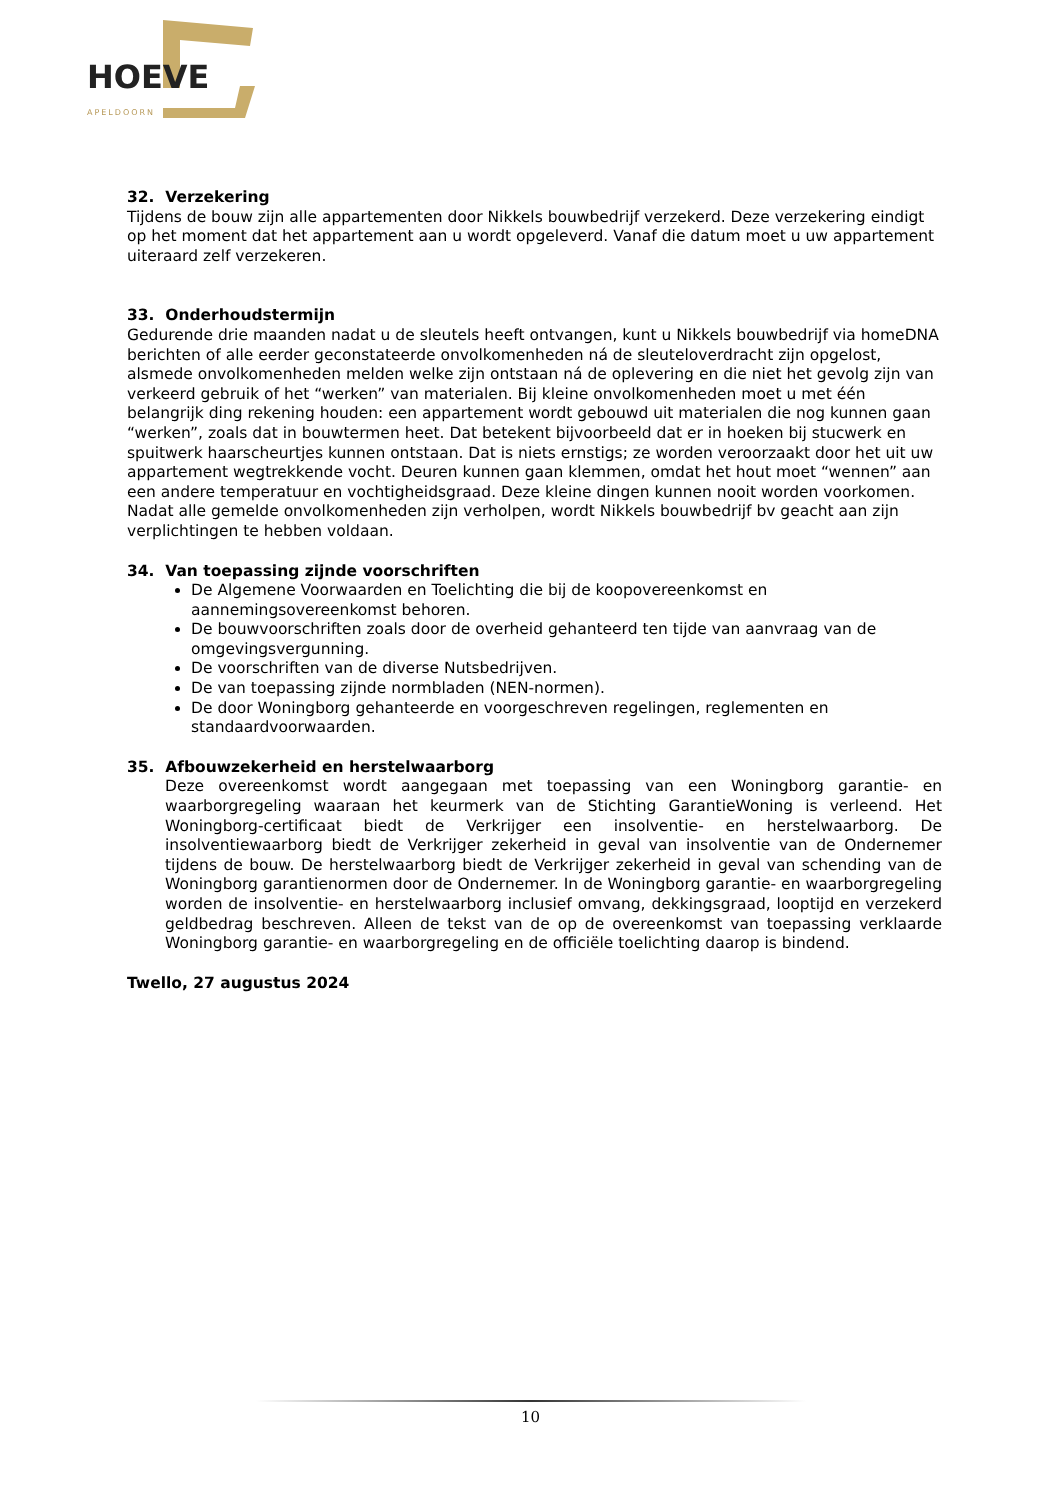HOEVE
APELDOORN
32. Verzekering
Tijdens de bouw zijn alle appartementen door Nikkels bouwbedrijf verzekerd. Deze verzekering eindigt op het moment dat het appartement aan u wordt opgeleverd. Vanaf die datum moet u uw appartement uiteraard zelf verzekeren.
33. Onderhoudstermijn
Gedurende drie maanden nadat u de sleutels heeft ontvangen, kunt u Nikkels bouwbedrijf via homeDNA berichten of alle eerder geconstateerde onvolkomenheden ná de sleuteloverdracht zijn opgelost, alsmede onvolkomenheden melden welke zijn ontstaan ná de oplevering en die niet het gevolg zijn van verkeerd gebruik of het “werken” van materialen. Bij kleine onvolkomenheden moet u met één belangrijk ding rekening houden: een appartement wordt gebouwd uit materialen die nog kunnen gaan “werken”, zoals dat in bouwtermen heet. Dat betekent bijvoorbeeld dat er in hoeken bij stucwerk en spuitwerk haarscheurtjes kunnen ontstaan. Dat is niets ernstigs; ze worden veroorzaakt door het uit uw appartement wegtrekkende vocht. Deuren kunnen gaan klemmen, omdat het hout moet “wennen” aan een andere temperatuur en vochtigheidsgraad. Deze kleine dingen kunnen nooit worden voorkomen. Nadat alle gemelde onvolkomenheden zijn verholpen, wordt Nikkels bouwbedrijf bv geacht aan zijn verplichtingen te hebben voldaan.
34. Van toepassing zijnde voorschriften
De Algemene Voorwaarden en Toelichting die bij de koopovereenkomst en aannemingsovereenkomst behoren.
De bouwvoorschriften zoals door de overheid gehanteerd ten tijde van aanvraag van de omgevingsvergunning.
De voorschriften van de diverse Nutsbedrijven.
De van toepassing zijnde normbladen (NEN-normen).
De door Woningborg gehanteerde en voorgeschreven regelingen, reglementen en standaardvoorwaarden.
35. Afbouwzekerheid en herstelwaarborg
Deze overeenkomst wordt aangegaan met toepassing van een Woningborg garantie- en waarborgregeling waaraan het keurmerk van de Stichting GarantieWoning is verleend. Het Woningborg-certificaat biedt de Verkrijger een insolventie- en herstelwaarborg. De insolventiewaarborg biedt de Verkrijger zekerheid in geval van insolventie van de Ondernemer tijdens de bouw. De herstelwaarborg biedt de Verkrijger zekerheid in geval van schending van de Woningborg garantienormen door de Ondernemer. In de Woningborg garantie- en waarborgregeling worden de insolventie- en herstelwaarborg inclusief omvang, dekkingsgraad, looptijd en verzekerd geldbedrag beschreven. Alleen de tekst van de op de overeenkomst van toepassing verklaarde Woningborg garantie- en waarborgregeling en de officiële toelichting daarop is bindend.
Twello, 27 augustus 2024
10